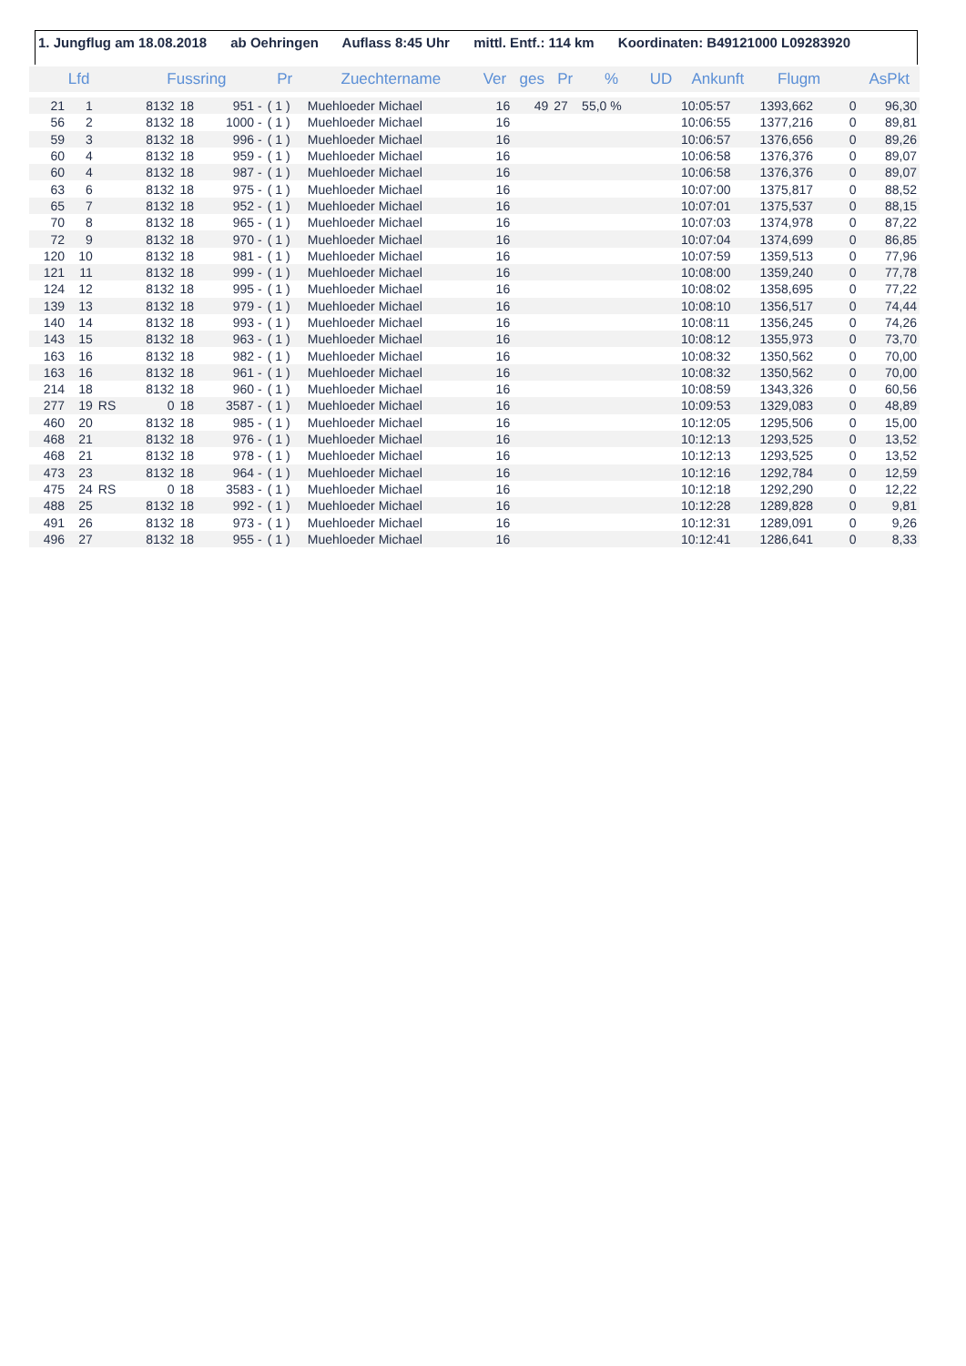1. Jungflug am 18.08.2018 ab Oehringen Auflass 8:45 Uhr mittl. Entf.: 114 km Koordinaten: B49121000 L09283920
| Lfd | | | Fussring | | | Pr | Zuechtername | Ver | ges | Pr | % | UD | Ankunft | Flugm | | AsPkt |
| --- | --- | --- | --- | --- | --- | --- | --- | --- | --- | --- | --- | --- | --- | --- | --- | --- |
| 21 | 1 | | 8132 | 18 | 951 - | ( 1 ) | Muehloeder Michael | 16 | 49 | 27 | 55,0 % | | 10:05:57 | 1393,662 | 0 | 96,30 |
| 56 | 2 | | 8132 | 18 | 1000 - | ( 1 ) | Muehloeder Michael | 16 | | | | | 10:06:55 | 1377,216 | 0 | 89,81 |
| 59 | 3 | | 8132 | 18 | 996 - | ( 1 ) | Muehloeder Michael | 16 | | | | | 10:06:57 | 1376,656 | 0 | 89,26 |
| 60 | 4 | | 8132 | 18 | 959 - | ( 1 ) | Muehloeder Michael | 16 | | | | | 10:06:58 | 1376,376 | 0 | 89,07 |
| 60 | 4 | | 8132 | 18 | 987 - | ( 1 ) | Muehloeder Michael | 16 | | | | | 10:06:58 | 1376,376 | 0 | 89,07 |
| 63 | 6 | | 8132 | 18 | 975 - | ( 1 ) | Muehloeder Michael | 16 | | | | | 10:07:00 | 1375,817 | 0 | 88,52 |
| 65 | 7 | | 8132 | 18 | 952 - | ( 1 ) | Muehloeder Michael | 16 | | | | | 10:07:01 | 1375,537 | 0 | 88,15 |
| 70 | 8 | | 8132 | 18 | 965 - | ( 1 ) | Muehloeder Michael | 16 | | | | | 10:07:03 | 1374,978 | 0 | 87,22 |
| 72 | 9 | | 8132 | 18 | 970 - | ( 1 ) | Muehloeder Michael | 16 | | | | | 10:07:04 | 1374,699 | 0 | 86,85 |
| 120 | 10 | | 8132 | 18 | 981 - | ( 1 ) | Muehloeder Michael | 16 | | | | | 10:07:59 | 1359,513 | 0 | 77,96 |
| 121 | 11 | | 8132 | 18 | 999 - | ( 1 ) | Muehloeder Michael | 16 | | | | | 10:08:00 | 1359,240 | 0 | 77,78 |
| 124 | 12 | | 8132 | 18 | 995 - | ( 1 ) | Muehloeder Michael | 16 | | | | | 10:08:02 | 1358,695 | 0 | 77,22 |
| 139 | 13 | | 8132 | 18 | 979 - | ( 1 ) | Muehloeder Michael | 16 | | | | | 10:08:10 | 1356,517 | 0 | 74,44 |
| 140 | 14 | | 8132 | 18 | 993 - | ( 1 ) | Muehloeder Michael | 16 | | | | | 10:08:11 | 1356,245 | 0 | 74,26 |
| 143 | 15 | | 8132 | 18 | 963 - | ( 1 ) | Muehloeder Michael | 16 | | | | | 10:08:12 | 1355,973 | 0 | 73,70 |
| 163 | 16 | | 8132 | 18 | 982 - | ( 1 ) | Muehloeder Michael | 16 | | | | | 10:08:32 | 1350,562 | 0 | 70,00 |
| 163 | 16 | | 8132 | 18 | 961 - | ( 1 ) | Muehloeder Michael | 16 | | | | | 10:08:32 | 1350,562 | 0 | 70,00 |
| 214 | 18 | | 8132 | 18 | 960 - | ( 1 ) | Muehloeder Michael | 16 | | | | | 10:08:59 | 1343,326 | 0 | 60,56 |
| 277 | 19 | RS | 0 | 18 | 3587 - | ( 1 ) | Muehloeder Michael | 16 | | | | | 10:09:53 | 1329,083 | 0 | 48,89 |
| 460 | 20 | | 8132 | 18 | 985 - | ( 1 ) | Muehloeder Michael | 16 | | | | | 10:12:05 | 1295,506 | 0 | 15,00 |
| 468 | 21 | | 8132 | 18 | 976 - | ( 1 ) | Muehloeder Michael | 16 | | | | | 10:12:13 | 1293,525 | 0 | 13,52 |
| 468 | 21 | | 8132 | 18 | 978 - | ( 1 ) | Muehloeder Michael | 16 | | | | | 10:12:13 | 1293,525 | 0 | 13,52 |
| 473 | 23 | | 8132 | 18 | 964 - | ( 1 ) | Muehloeder Michael | 16 | | | | | 10:12:16 | 1292,784 | 0 | 12,59 |
| 475 | 24 | RS | 0 | 18 | 3583 - | ( 1 ) | Muehloeder Michael | 16 | | | | | 10:12:18 | 1292,290 | 0 | 12,22 |
| 488 | 25 | | 8132 | 18 | 992 - | ( 1 ) | Muehloeder Michael | 16 | | | | | 10:12:28 | 1289,828 | 0 | 9,81 |
| 491 | 26 | | 8132 | 18 | 973 - | ( 1 ) | Muehloeder Michael | 16 | | | | | 10:12:31 | 1289,091 | 0 | 9,26 |
| 496 | 27 | | 8132 | 18 | 955 - | ( 1 ) | Muehloeder Michael | 16 | | | | | 10:12:41 | 1286,641 | 0 | 8,33 |